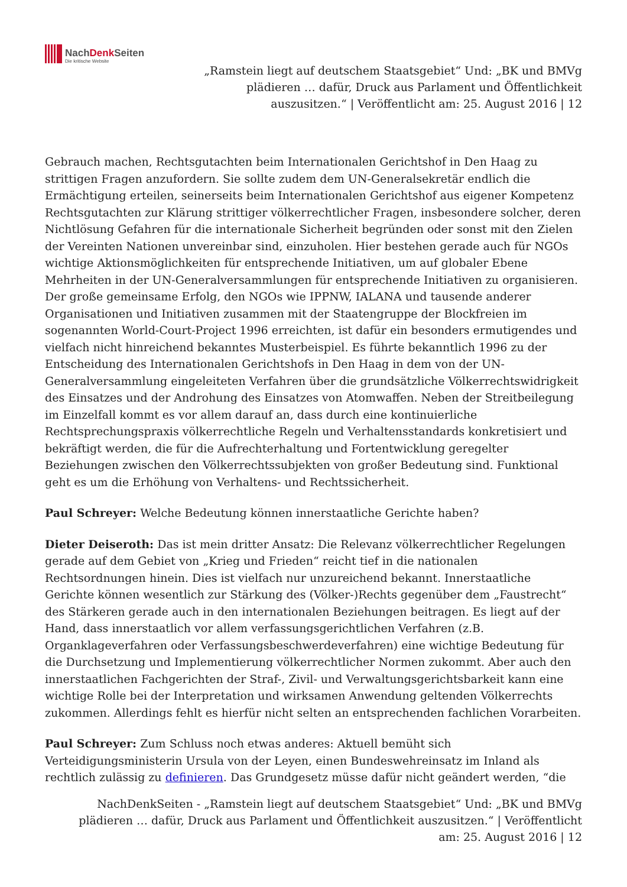NachDenk Seiten
Die kritische Website
„Ramstein liegt auf deutschem Staatsgebiet“ Und: „BK und BMVg
plädieren … dafür, Druck aus Parlament und Öffentlichkeit
auszusitzen.“ | Veröffentlicht am: 25. August 2016 | 12
Gebrauch machen, Rechtsgutachten beim Internationalen Gerichtshof in Den Haag zu strittigen Fragen anzufordern. Sie sollte zudem dem UN-Generalsekretär endlich die Ermächtigung erteilen, seinerseits beim Internationalen Gerichtshof aus eigener Kompetenz Rechtsgutachten zur Klärung strittiger völkerrechtlicher Fragen, insbesondere solcher, deren Nichtlösung Gefahren für die internationale Sicherheit begründen oder sonst mit den Zielen der Vereinten Nationen unvereinbar sind, einzuholen. Hier bestehen gerade auch für NGOs wichtige Aktionsmöglichkeiten für entsprechende Initiativen, um auf globaler Ebene Mehrheiten in der UN-Generalversammlungen für entsprechende Initiativen zu organisieren. Der große gemeinsame Erfolg, den NGOs wie IPPNW, IALANA und tausende anderer Organisationen und Initiativen zusammen mit der Staatengruppe der Blockfreien im sogenannten World-Court-Project 1996 erreichten, ist dafür ein besonders ermutigendes und vielfach nicht hinreichend bekanntes Musterbeispiel. Es führte bekanntlich 1996 zu der Entscheidung des Internationalen Gerichtshofs in Den Haag in dem von der UN-Generalversammlung eingeleiteten Verfahren über die grundsätzliche Völkerrechtswidrigkeit des Einsatzes und der Androhung des Einsatzes von Atomwaffen. Neben der Streitbeilegung im Einzelfall kommt es vor allem darauf an, dass durch eine kontinuierliche Rechtsprechungspraxis völkerrechtliche Regeln und Verhaltensstandards konkretisiert und bekräftigt werden, die für die Aufrechterhaltung und Fortentwicklung geregelter Beziehungen zwischen den Völkerrechtssubjekten von großer Bedeutung sind. Funktional geht es um die Erhöhung von Verhaltens- und Rechtssicherheit.
Paul Schreyer: Welche Bedeutung können innerstaatliche Gerichte haben?
Dieter Deiseroth: Das ist mein dritter Ansatz: Die Relevanz völkerrechtlicher Regelungen gerade auf dem Gebiet von „Krieg und Frieden“ reicht tief in die nationalen Rechtsordnungen hinein. Dies ist vielfach nur unzureichend bekannt. Innerstaatliche Gerichte können wesentlich zur Stärkung des (Völker-)Rechts gegenüber dem „Faustrecht“ des Stärkeren gerade auch in den internationalen Beziehungen beitragen. Es liegt auf der Hand, dass innerstaatlich vor allem verfassungsgerichtlichen Verfahren (z.B. Organklageverfahren oder Verfassungsbeschwerdeverfahren) eine wichtige Bedeutung für die Durchsetzung und Implementierung völkerrechtlicher Normen zukommt. Aber auch den innerstaatlichen Fachgerichten der Straf-, Zivil- und Verwaltungsgerichtsbarkeit kann eine wichtige Rolle bei der Interpretation und wirksamen Anwendung geltenden Völkerrechts zukommen. Allerdings fehlt es hierfür nicht selten an entsprechenden fachlichen Vorarbeiten.
Paul Schreyer: Zum Schluss noch etwas anderes: Aktuell bemüht sich Verteidigungsministerin Ursula von der Leyen, einen Bundeswehreinsatz im Inland als rechtlich zulässig zu definieren. Das Grundgesetz müsse dafür nicht geändert werden, “die
NachDenkSeiten - „Ramstein liegt auf deutschem Staatsgebiet“ Und: „BK und BMVg
plädieren … dafür, Druck aus Parlament und Öffentlichkeit auszusitzen.“ | Veröffentlicht
am: 25. August 2016 | 12